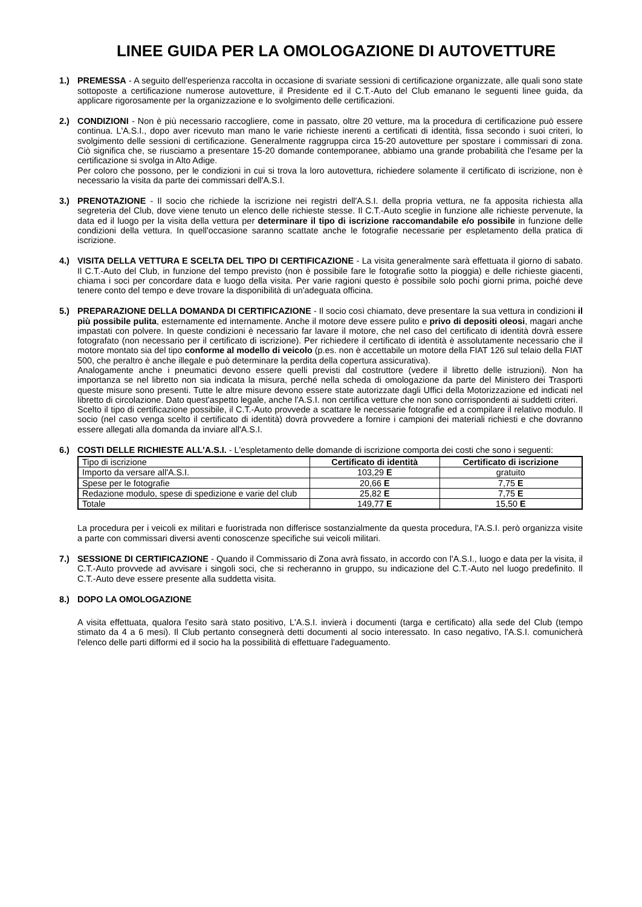LINEE GUIDA PER LA OMOLOGAZIONE DI AUTOVETTURE
1.) PREMESSA - A seguito dell'esperienza raccolta in occasione di svariate sessioni di certificazione organizzate, alle quali sono state sottoposte a certificazione numerose autovetture, il Presidente ed il C.T.-Auto del Club emanano le seguenti linee guida, da applicare rigorosamente per la organizzazione e lo svolgimento delle certificazioni.
2.) CONDIZIONI - Non è più necessario raccogliere, come in passato, oltre 20 vetture, ma la procedura di certificazione può essere continua. L'A.S.I., dopo aver ricevuto man mano le varie richieste inerenti a certificati di identità, fissa secondo i suoi criteri, lo svolgimento delle sessioni di certificazione. Generalmente raggruppa circa 15-20 autovetture per spostare i commissari di zona. Ciò significa che, se riusciamo a presentare 15-20 domande contemporanee, abbiamo una grande probabilità che l'esame per la certificazione si svolga in Alto Adige.
Per coloro che possono, per le condizioni in cui si trova la loro autovettura, richiedere solamente il certificato di iscrizione, non è necessario la visita da parte dei commissari dell'A.S.I.
3.) PRENOTAZIONE - Il socio che richiede la iscrizione nei registri dell'A.S.I. della propria vettura, ne fa apposita richiesta alla segreteria del Club, dove viene tenuto un elenco delle richieste stesse. Il C.T.-Auto sceglie in funzione alle richieste pervenute, la data ed il luogo per la visita della vettura per determinare il tipo di iscrizione raccomandabile e/o possibile in funzione delle condizioni della vettura. In quell'occasione saranno scattate anche le fotografie necessarie per espletamento della pratica di iscrizione.
4.) VISITA DELLA VETTURA E SCELTA DEL TIPO DI CERTIFICAZIONE - La visita generalmente sarà effettuata il giorno di sabato. Il C.T.-Auto del Club, in funzione del tempo previsto (non è possibile fare le fotografie sotto la pioggia) e delle richieste giacenti, chiama i soci per concordare data e luogo della visita. Per varie ragioni questo è possibile solo pochi giorni prima, poiché deve tenere conto del tempo e deve trovare la disponibilità di un'adeguata officina.
5.) PREPARAZIONE DELLA DOMANDA DI CERTIFICAZIONE - Il socio così chiamato, deve presentare la sua vettura in condizioni il più possibile pulita, esternamente ed internamente. Anche il motore deve essere pulito e privo di depositi oleosi, magari anche impastati con polvere. In queste condizioni è necessario far lavare il motore, che nel caso del certificato di identità dovrà essere fotografato (non necessario per il certificato di iscrizione). Per richiedere il certificato di identità è assolutamente necessario che il motore montato sia del tipo conforme al modello di veicolo (p.es. non è accettabile un motore della FIAT 126 sul telaio della FIAT 500, che peraltro è anche illegale e può determinare la perdita della copertura assicurativa).
Analogamente anche i pneumatici devono essere quelli previsti dal costruttore (vedere il libretto delle istruzioni). Non ha importanza se nel libretto non sia indicata la misura, perché nella scheda di omologazione da parte del Ministero dei Trasporti queste misure sono presenti. Tutte le altre misure devono essere state autorizzate dagli Uffici della Motorizzazione ed indicati nel libretto di circolazione. Dato quest'aspetto legale, anche l'A.S.I. non certifica vetture che non sono corrispondenti ai suddetti criteri.
Scelto il tipo di certificazione possibile, il C.T.-Auto provvede a scattare le necessarie fotografie ed a compilare il relativo modulo. Il socio (nel caso venga scelto il certificato di identità) dovrà provvedere a fornire i campioni dei materiali richiesti e che dovranno essere allegati alla domanda da inviare all'A.S.I.
6.) COSTI DELLE RICHIESTE ALL'A.S.I. - L'espletamento delle domande di iscrizione comporta dei costi che sono i seguenti:
| Tipo di iscrizione | Certificato di identità | Certificato di iscrizione |
| Importo da versare all'A.S.I. | 103,29 E | gratuito |
| Spese per le fotografie | 20,66 E | 7,75 E |
| Redazione modulo, spese di spedizione e varie del club | 25,82 E | 7,75 E |
| Totale | 149,77 E | 15,50 E |
La procedura per i veicoli ex militari e fuoristrada non differisce sostanzialmente da questa procedura, l'A.S.I. però organizza visite a parte con commissari diversi aventi conoscenze specifiche sui veicoli militari.
7.) SESSIONE DI CERTIFICAZIONE - Quando il Commissario di Zona avrà fissato, in accordo con l'A.S.I., luogo e data per la visita, il C.T.-Auto provvede ad avvisare i singoli soci, che si recheranno in gruppo, su indicazione del C.T.-Auto nel luogo predefinito. Il C.T.-Auto deve essere presente alla suddetta visita.
8.) DOPO LA OMOLOGAZIONE
A visita effettuata, qualora l'esito sarà stato positivo, L'A.S.I. invierà i documenti (targa e certificato) alla sede del Club (tempo stimato da 4 a 6 mesi). Il Club pertanto consegnerà detti documenti al socio interessato. In caso negativo, l'A.S.I. comunicherà l'elenco delle parti difformi ed il socio ha la possibilità di effettuare l'adeguamento.